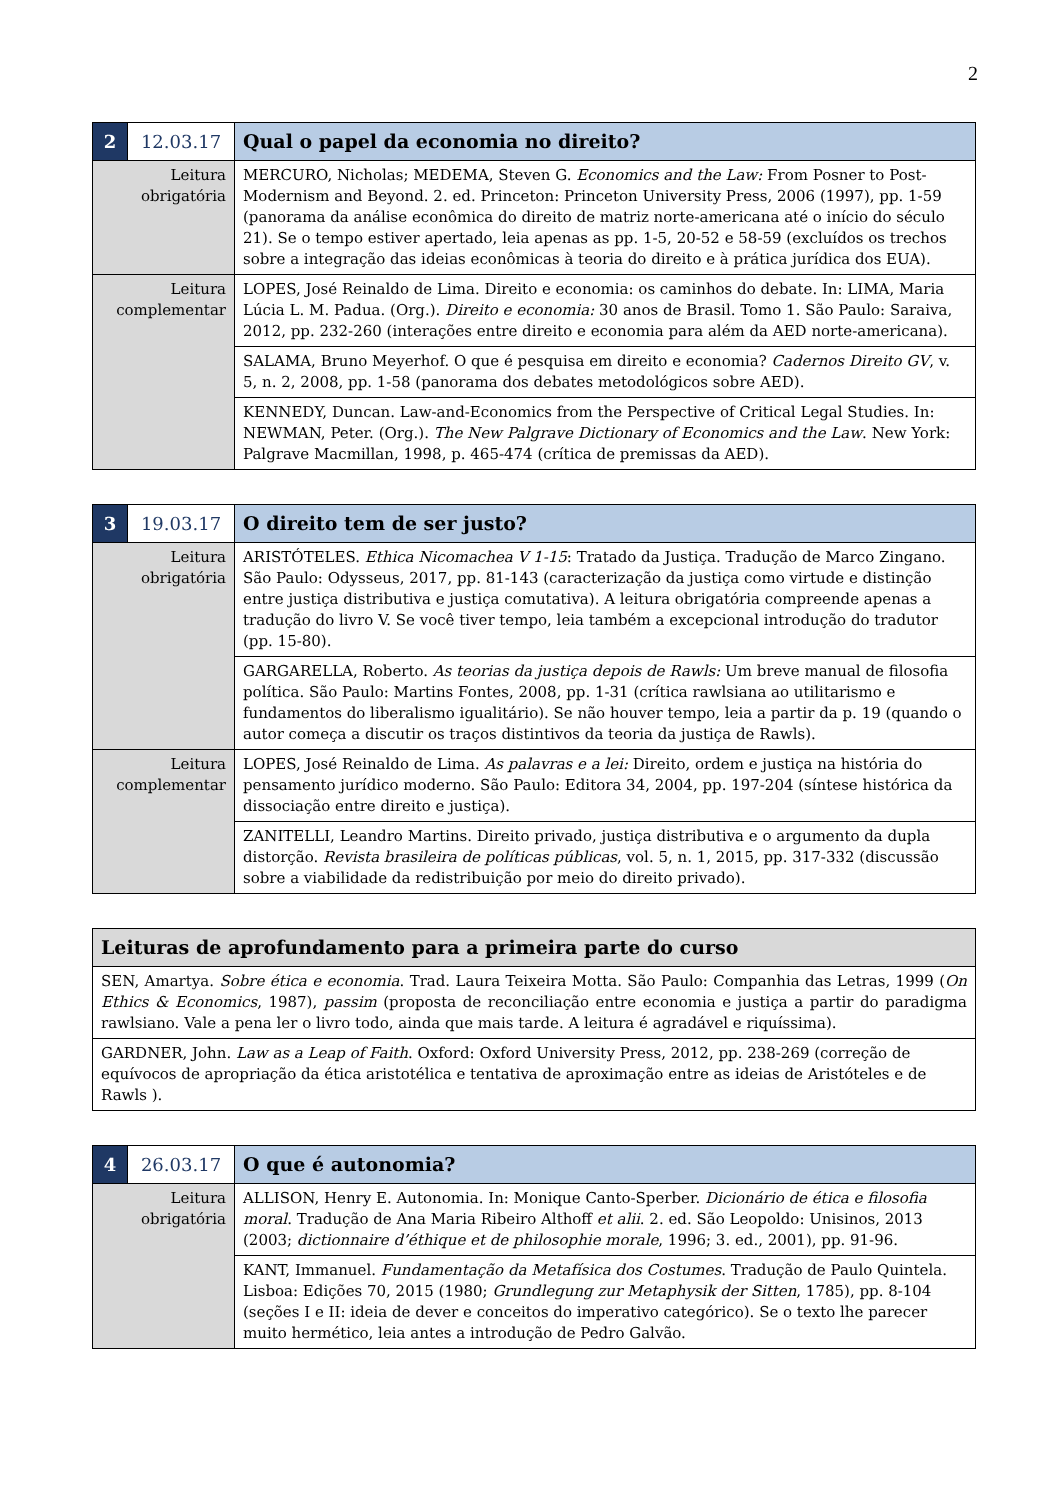2
| 2 | 12.03.17 | Qual o papel da economia no direito? |
| Leitura obrigatória | | MERCURO, Nicholas; MEDEMA, Steven G. Economics and the Law: From Posner to Post-Modernism and Beyond. 2. ed. Princeton: Princeton University Press, 2006 (1997), pp. 1-59 (panorama da análise econômica do direito de matriz norte-americana até o início do século 21). Se o tempo estiver apertado, leia apenas as pp. 1-5, 20-52 e 58-59 (excluídos os trechos sobre a integração das ideias econômicas à teoria do direito e à prática jurídica dos EUA). |
| Leitura complementar | | LOPES, José Reinaldo de Lima. Direito e economia: os caminhos do debate. In: LIMA, Maria Lúcia L. M. Padua. (Org.). Direito e economia: 30 anos de Brasil. Tomo 1. São Paulo: Saraiva, 2012, pp. 232-260 (interações entre direito e economia para além da AED norte-americana). |
| | | SALAMA, Bruno Meyerhof. O que é pesquisa em direito e economia? Cadernos Direito GV , v. 5, n. 2, 2008, pp. 1-58 (panorama dos debates metodológicos sobre AED). |
| | | KENNEDY, Duncan. Law-and-Economics from the Perspective of Critical Legal Studies. In: NEWMAN, Peter. (Org.). The New Palgrave Dictionary of Economics and the Law . New York: Palgrave Macmillan, 1998, p. 465-474 (crítica de premissas da AED). |
| 3 | 19.03.17 | O direito tem de ser justo? |
| Leitura obrigatória | | ARISTÓTELES. Ethica Nicomachea V 1-15 : Tratado da Justiça. Tradução de Marco Zingano. São Paulo: Odysseus, 2017, pp. 81-143 (caracterização da justiça como virtude e distinção entre justiça distributiva e justiça comutativa). A leitura obrigatória compreende apenas a tradução do livro V. Se você tiver tempo, leia também a excepcional introdução do tradutor (pp. 15-80). |
| | | GARGARELLA, Roberto. As teorias da justiça depois de Rawls: Um breve manual de filosofia política. São Paulo: Martins Fontes, 2008, pp. 1-31 (crítica rawlsiana ao utilitarismo e fundamentos do liberalismo igualitário). Se não houver tempo, leia a partir da p. 19 (quando o autor começa a discutir os traços distintivos da teoria da justiça de Rawls). |
| Leitura complementar | | LOPES, José Reinaldo de Lima. As palavras e a lei: Direito, ordem e justiça na história do pensamento jurídico moderno. São Paulo: Editora 34, 2004, pp. 197-204 (síntese histórica da dissociação entre direito e justiça). |
| | | ZANITELLI, Leandro Martins. Direito privado, justiça distributiva e o argumento da dupla distorção. Revista brasileira de políticas públicas , vol. 5, n. 1, 2015, pp. 317-332 (discussão sobre a viabilidade da redistribuição por meio do direito privado). |
| Leituras de aprofundamento para a primeira parte do curso |
| SEN, Amartya. Sobre ética e economia . Trad. Laura Teixeira Motta. São Paulo: Companhia das Letras, 1999 ( On Ethics & Economics , 1987), passim (proposta de reconciliação entre economia e justiça a partir do paradigma rawlsiano. Vale a pena ler o livro todo, ainda que mais tarde. A leitura é agradável e riquíssima). |
| GARDNER, John. Law as a Leap of Faith . Oxford: Oxford University Press, 2012, pp. 238-269 (correção de equívocos de apropriação da ética aristotélica e tentativa de aproximação entre as ideias de Aristóteles e de Rawls ). |
| 4 | 26.03.17 | O que é autonomia? |
| Leitura obrigatória | | ALLISON, Henry E. Autonomia. In: Monique Canto-Sperber. Dicionário de ética e filosofia moral . Tradução de Ana Maria Ribeiro Althoff et alii . 2. ed. São Leopoldo: Unisinos, 2013 (2003; dictionnaire d’éthique et de philosophie morale , 1996; 3. ed., 2001), pp. 91-96. |
| | | KANT, Immanuel. Fundamentação da Metafísica dos Costumes . Tradução de Paulo Quintela. Lisboa: Edições 70, 2015 (1980; Grundlegung zur Metaphysik der Sitten , 1785), pp. 8-104 (seções I e II: ideia de dever e conceitos do imperativo categórico). Se o texto lhe parecer muito hermético, leia antes a introdução de Pedro Galvão. |